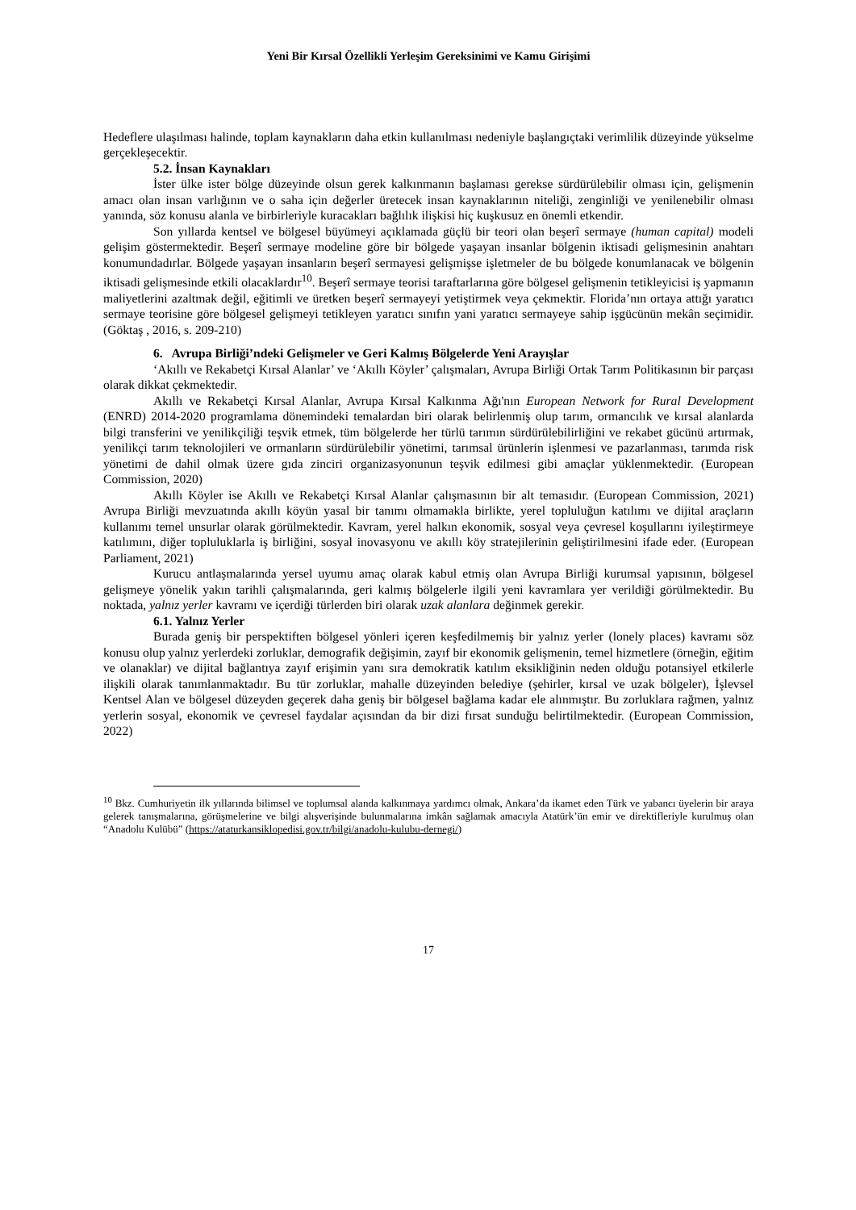Yeni Bir Kırsal Özellikli Yerleşim Gereksinimi ve Kamu Girişimi
Hedeflere ulaşılması halinde, toplam kaynakların daha etkin kullanılması nedeniyle başlangıçtaki verimlilik düzeyinde yükselme gerçekleşecektir.
5.2. İnsan Kaynakları
İster ülke ister bölge düzeyinde olsun gerek kalkınmanın başlaması gerekse sürdürülebilir olması için, gelişmenin amacı olan insan varlığının ve o saha için değerler üretecek insan kaynaklarının niteliği, zenginliği ve yenilenebilir olması yanında, söz konusu alanla ve birbirleriyle kuracakları bağlılık ilişkisi hiç kuşkusuz en önemli etkendir.
Son yıllarda kentsel ve bölgesel büyümeyi açıklamada güçlü bir teori olan beşerî sermaye (human capital) modeli gelişim göstermektedir. Beşerî sermaye modeline göre bir bölgede yaşayan insanlar bölgenin iktisadi gelişmesinin anahtarı konumundadırlar. Bölgede yaşayan insanların beşerî sermayesi gelişmişse işletmeler de bu bölgede konumlanacak ve bölgenin iktisadi gelişmesinde etkili olacaklardır<sup>10</sup>. Beşerî sermaye teorisi taraftarlarına göre bölgesel gelişmenin tetikleyicisi iş yapmanın maliyetlerini azaltmak değil, eğitimli ve üretken beşerî sermayeyi yetiştirmek veya çekmektir. Florida’nın ortaya attığı yaratıcı sermaye teorisine göre bölgesel gelişmeyi tetikleyen yaratıcı sınıfın yani yaratıcı sermayeye sahip işgücünün mekân seçimidir. (Göktaş , 2016, s. 209-210)
6. Avrupa Birliği’ndeki Gelişmeler ve Geri Kalmış Bölgelerde Yeni Arayışlar
‘Akıllı ve Rekabetçi Kırsal Alanlar’ ve ‘Akıllı Köyler’ çalışmaları, Avrupa Birliği Ortak Tarım Politikasının bir parçası olarak dikkat çekmektedir.
Akıllı ve Rekabetçi Kırsal Alanlar, Avrupa Kırsal Kalkınma Ağı'nın European Network for Rural Development (ENRD) 2014-2020 programlama dönemindeki temalardan biri olarak belirlenmiş olup tarım, ormancılık ve kırsal alanlarda bilgi transferini ve yenilikçiliği teşvik etmek, tüm bölgelerde her türlü tarımın sürdürülebilirliğini ve rekabet gücünü artırmak, yenilikçi tarım teknolojileri ve ormanların sürdürülebilir yönetimi, tarımsal ürünlerin işlenmesi ve pazarlanması, tarımda risk yönetimi de dahil olmak üzere gıda zinciri organizasyonunun teşvik edilmesi gibi amaçlar yüklenmektedir. (European Commission, 2020)
Akıllı Köyler ise Akıllı ve Rekabetçi Kırsal Alanlar çalışmasının bir alt temasıdır. (European Commission, 2021) Avrupa Birliği mevzuatında akıllı köyün yasal bir tanımı olmamakla birlikte, yerel topluluğun katılımı ve dijital araçların kullanımı temel unsurlar olarak görülmektedir. Kavram, yerel halkın ekonomik, sosyal veya çevresel koşullarını iyileştirmeye katılımını, diğer topluluklarla iş birliğini, sosyal inovasyonu ve akıllı köy stratejilerinin geliştirilmesini ifade eder. (European Parliament, 2021)
Kurucu antlaşmalarında yersel uyumu amaç olarak kabul etmiş olan Avrupa Birliği kurumsal yapısının, bölgesel gelişmeye yönelik yakın tarihli çalışmalarında, geri kalmış bölgelerle ilgili yeni kavramlara yer verildiği görülmektedir. Bu noktada, yalnız yerler kavramı ve içerdiği türlerden biri olarak uzak alanlara değinmek gerekir.
6.1. Yalnız Yerler
Burada geniş bir perspektiften bölgesel yönleri içeren keşfedilmemiş bir yalnız yerler (lonely places) kavramı söz konusu olup yalnız yerlerdeki zorluklar, demografik değişimin, zayıf bir ekonomik gelişmenin, temel hizmetlere (örneğin, eğitim ve olanaklar) ve dijital bağlantıya zayıf erişimin yanı sıra demokratik katılım eksikliğinin neden olduğu potansiyel etkilerle ilişkili olarak tanımlanmaktadır. Bu tür zorluklar, mahalle düzeyinden belediye (şehirler, kırsal ve uzak bölgeler), İşlevsel Kentsel Alan ve bölgesel düzeyden geçerek daha geniş bir bölgesel bağlama kadar ele alınmıştır. Bu zorluklara rağmen, yalnız yerlerin sosyal, ekonomik ve çevresel faydalar açısından da bir dizi fırsat sunduğu belirtilmektedir. (European Commission, 2022)
<sup>10</sup> Bkz. Cumhuriyetin ilk yıllarında bilimsel ve toplumsal alanda kalkınmaya yardımcı olmak, Ankara’da ikamet eden Türk ve yabancı üyelerin bir araya gelerek tanışmalarına, görüşmelerine ve bilgi alışverişinde bulunmalarına imkân sağlamak amacıyla Atatürk’ün emir ve direktifleriyle kurulmuş olan “Anadolu Kulübü” (https://ataturkansiklopedisi.gov.tr/bilgi/anadolu-kulubu-dernegi/)
17